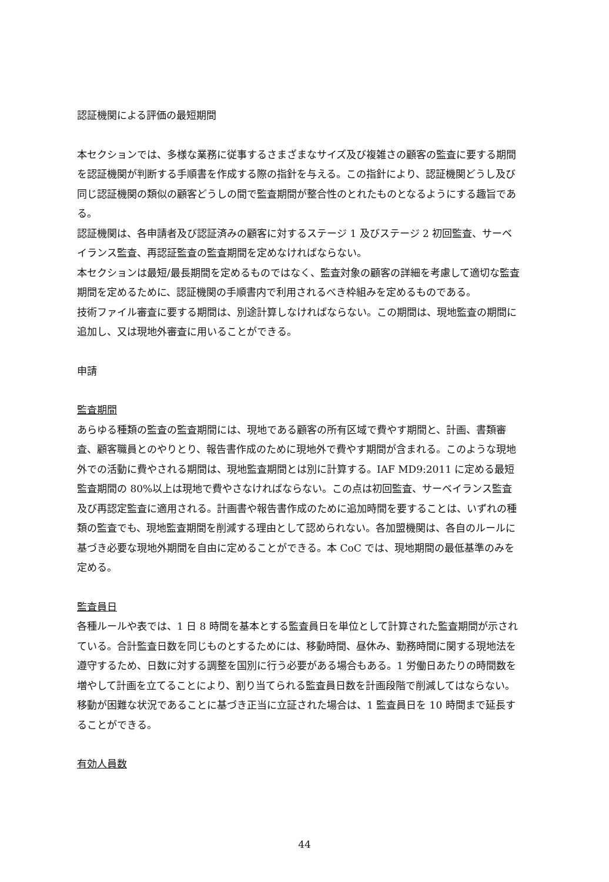認証機関による評価の最短期間
本セクションでは、多様な業務に従事するさまざまなサイズ及び複雑さの顧客の監査に要する期間を認証機関が判断する手順書を作成する際の指針を与える。この指針により、認証機関どうし及び同じ認証機関の類似の顧客どうしの間で監査期間が整合性のとれたものとなるようにする趣旨である。
認証機関は、各申請者及び認証済みの顧客に対するステージ 1 及びステージ 2 初回監査、サーベイランス監査、再認証監査の監査期間を定めなければならない。
本セクションは最短/最長期間を定めるものではなく、監査対象の顧客の詳細を考慮して適切な監査期間を定めるために、認証機関の手順書内で利用されるべき枠組みを定めるものである。
技術ファイル審査に要する期間は、別途計算しなければならない。この期間は、現地監査の期間に追加し、又は現地外審査に用いることができる。
申請
監査期間
あらゆる種類の監査の監査期間には、現地である顧客の所有区域で費やす期間と、計画、書類審査、顧客職員とのやりとり、報告書作成のために現地外で費やす期間が含まれる。このような現地外での活動に費やされる期間は、現地監査期間とは別に計算する。IAF MD9:2011 に定める最短監査期間の 80%以上は現地で費やさなければならない。この点は初回監査、サーベイランス監査及び再認定監査に適用される。計画書や報告書作成のために追加時間を要することは、いずれの種類の監査でも、現地監査期間を削減する理由として認められない。各加盟機関は、各自のルールに基づき必要な現地外期間を自由に定めることができる。本 CoC では、現地期間の最低基準のみを定める。
監査員日
各種ルールや表では、1 日 8 時間を基本とする監査員日を単位として計算された監査期間が示されている。合計監査日数を同じものとするためには、移動時間、昼休み、勤務時間に関する現地法を遵守するため、日数に対する調整を国別に行う必要がある場合もある。1 労働日あたりの時間数を増やして計画を立てることにより、割り当てられる監査員日数を計画段階で削減してはならない。
移動が困難な状況であることに基づき正当に立証された場合は、1 監査員日を 10 時間まで延長することができる。
有効人員数
44